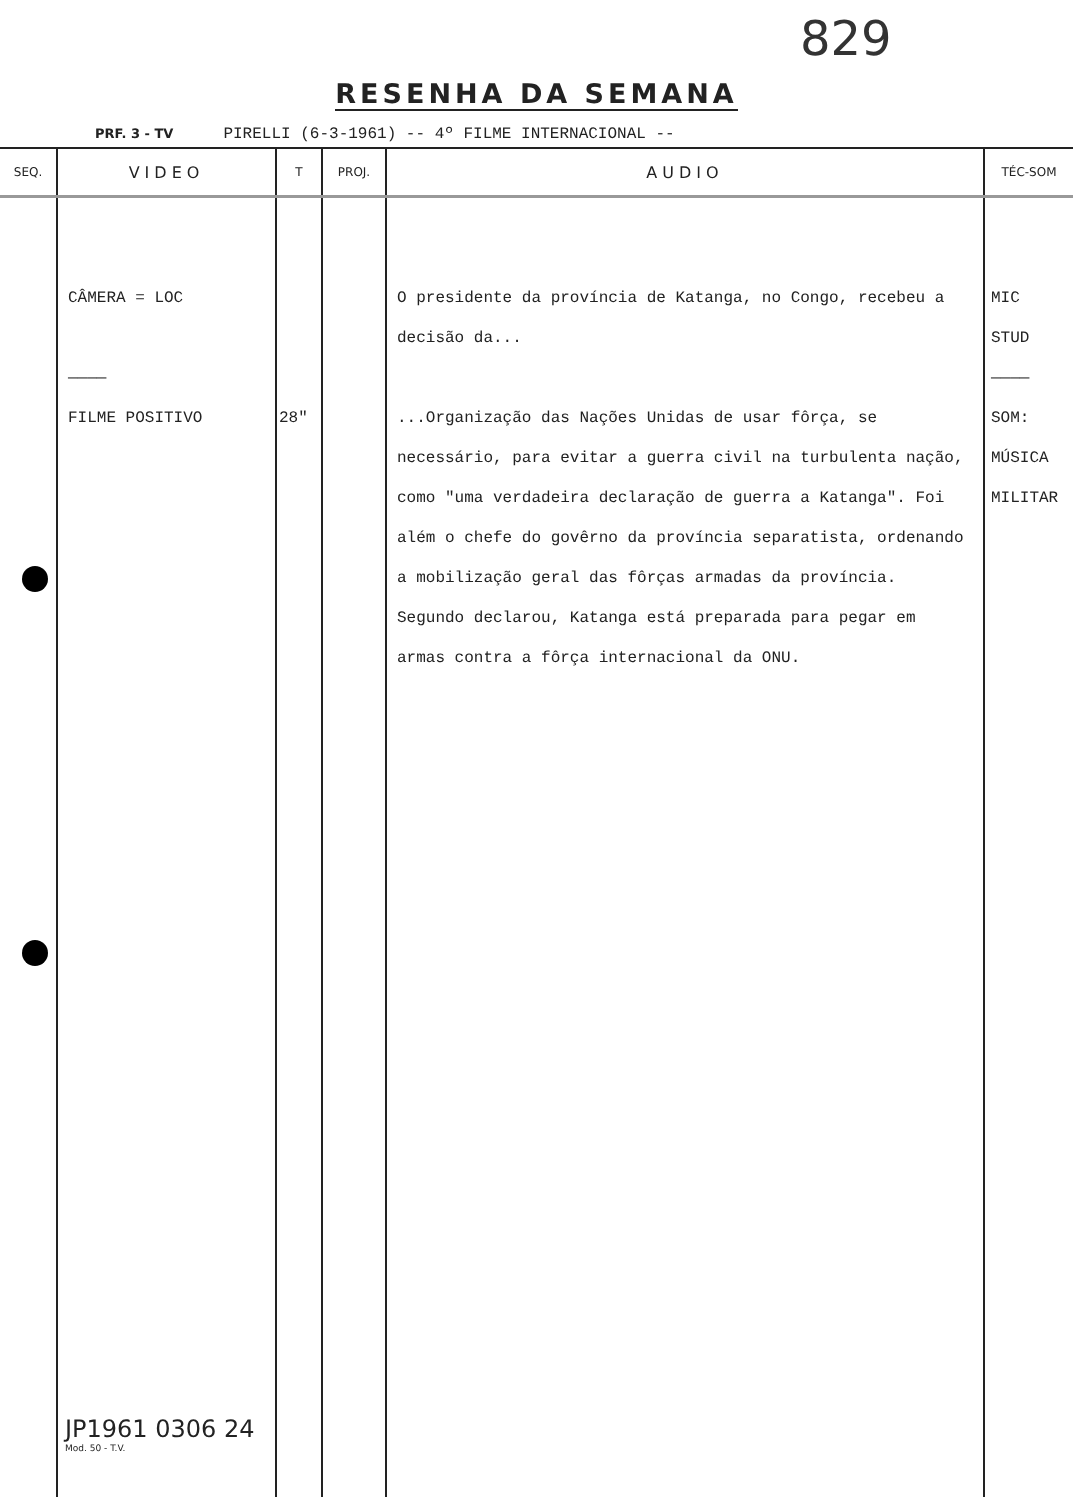829
RESENHA DA SEMANA
PRF. 3 - TV PIRELLI (6-3-1961) -- 4º FILME INTERNACIONAL --
| SEQ. | VIDEO | T | PROJ. | AUDIO | TÉC-SOM |
| --- | --- | --- | --- | --- | --- |
| | CÂMERA = LOC ———— FILME POSITIVO | 28" | | O presidente da província de Katanga, no Congo, recebeu a decisão da... ...Organização das Nações Unidas de usar fôrça, se necessário, para evitar a guerra civil na turbulenta nação, como "uma verdadeira declaração de guerra a Katanga". Foi além o chefe do govêrno da província separatista, ordenando a mobilização geral das fôrças armadas da província. Segundo declarou, Katanga está preparada para pegar em armas contra a fôrça internacional da ONU. | MIC STUD ———— SOM: MÚSICA MILITAR |
JP1961 0306 24
Mod. 50 - T.V.